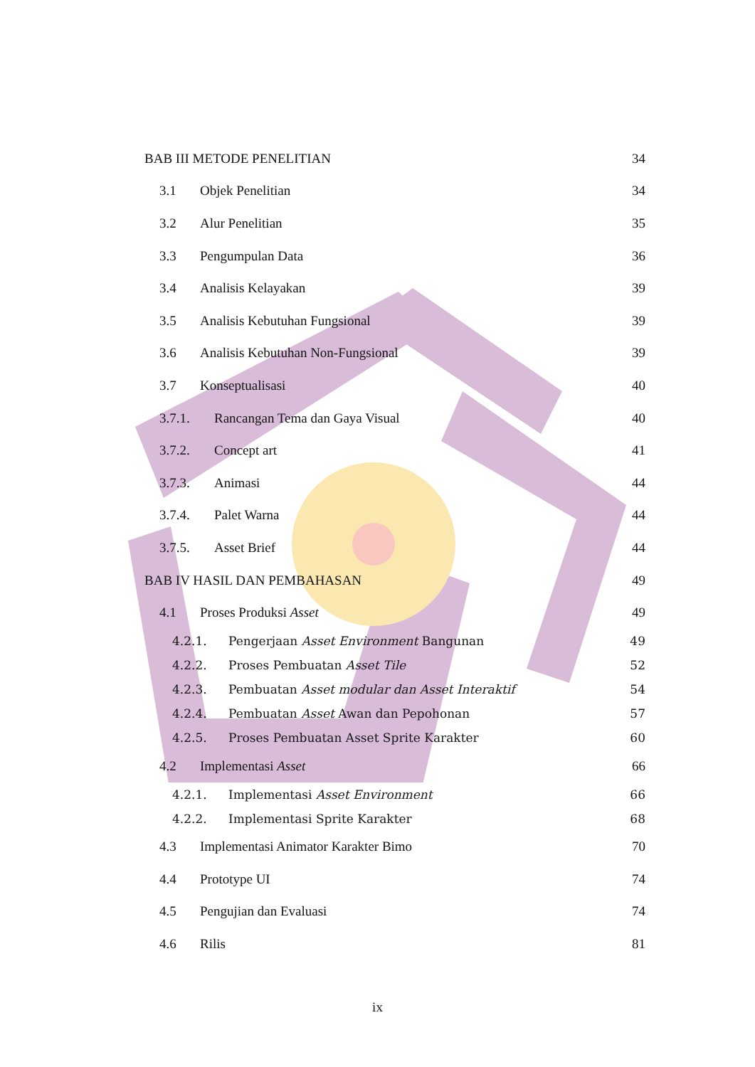BAB III METODE PENELITIAN 34
3.1 Objek Penelitian 34
3.2 Alur Penelitian 35
3.3 Pengumpulan Data 36
3.4 Analisis Kelayakan 39
3.5 Analisis Kebutuhan Fungsional 39
3.6 Analisis Kebutuhan Non-Fungsional 39
3.7 Konseptualisasi 40
3.7.1. Rancangan Tema dan Gaya Visual 40
3.7.2. Concept art 41
3.7.3. Animasi 44
3.7.4. Palet Warna 44
3.7.5. Asset Brief 44
BAB IV HASIL DAN PEMBAHASAN 49
4.1 Proses Produksi Asset 49
4.2.1. Pengerjaan Asset Environment Bangunan 49
4.2.2. Proses Pembuatan Asset Tile 52
4.2.3. Pembuatan Asset modular dan Asset Interaktif 54
4.2.4. Pembuatan Asset Awan dan Pepohonan 57
4.2.5. Proses Pembuatan Asset Sprite Karakter 60
4.2 Implementasi Asset 66
4.2.1. Implementasi Asset Environment 66
4.2.2. Implementasi Sprite Karakter 68
4.3 Implementasi Animator Karakter Bimo 70
4.4 Prototype UI 74
4.5 Pengujian dan Evaluasi 74
4.6 Rilis 81
ix